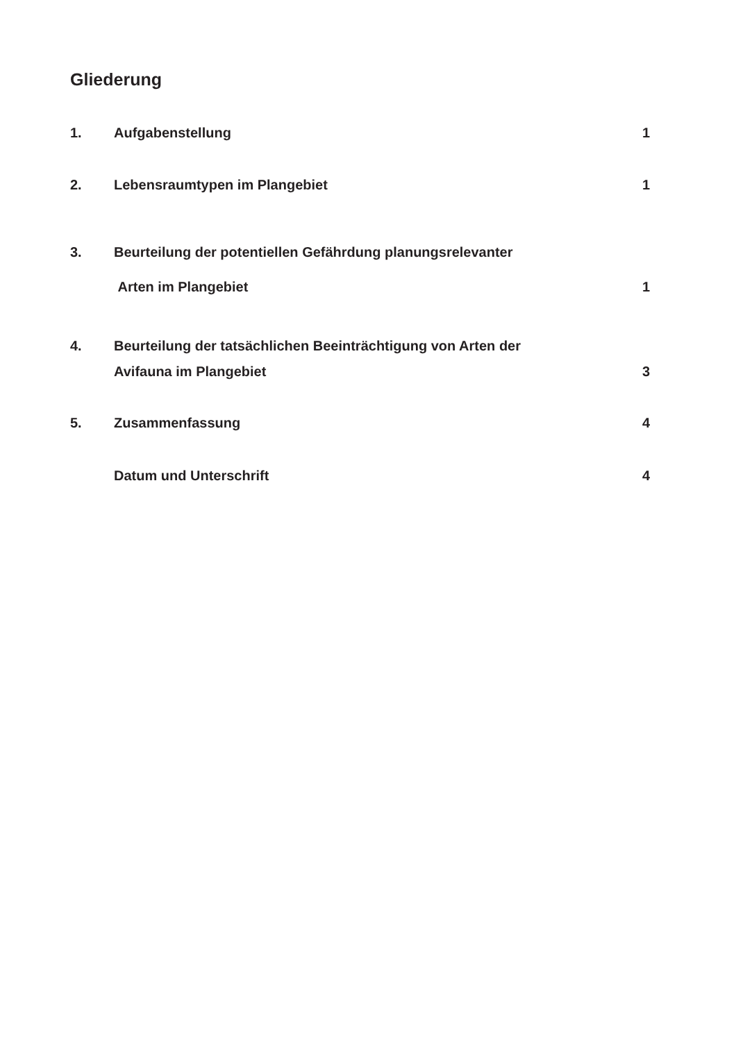Gliederung
1. Aufgabenstellung 1
2. Lebensraumtypen im Plangebiet 1
3. Beurteilung der potentiellen Gefährdung planungsrelevanter
Arten im Plangebiet 1
4. Beurteilung der tatsächlichen Beeinträchtigung von Arten der
Avifauna im Plangebiet 3
5. Zusammenfassung 4
Datum und Unterschrift 4